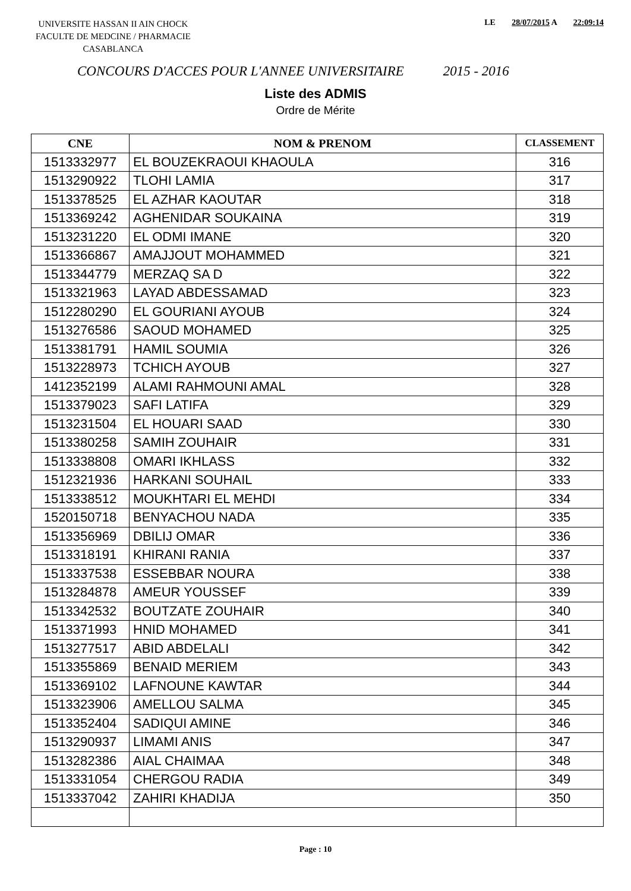UNIVERSITE HASSAN II AIN CHOCK
FACULTE DE MEDCINE / PHARMACIE
CASABLANCA
LE 28/07/2015 A 22:09:14
CONCOURS D'ACCES POUR L'ANNEE UNIVERSITAIRE 2015 - 2016
Liste des ADMIS
Ordre de Mérite
| CNE | NOM & PRENOM | CLASSEMENT |
| --- | --- | --- |
| 1513332977 | EL BOUZEKRAOUI KHAOULA | 316 |
| 1513290922 | TLOHI LAMIA | 317 |
| 1513378525 | EL AZHAR KAOUTAR | 318 |
| 1513369242 | AGHENIDAR SOUKAINA | 319 |
| 1513231220 | EL ODMI IMANE | 320 |
| 1513366867 | AMAJJOUT MOHAMMED | 321 |
| 1513344779 | MERZAQ SA D | 322 |
| 1513321963 | LAYAD ABDESSAMAD | 323 |
| 1512280290 | EL GOURIANI AYOUB | 324 |
| 1513276586 | SAOUD MOHAMED | 325 |
| 1513381791 | HAMIL SOUMIA | 326 |
| 1513228973 | TCHICH AYOUB | 327 |
| 1412352199 | ALAMI RAHMOUNI AMAL | 328 |
| 1513379023 | SAFI LATIFA | 329 |
| 1513231504 | EL HOUARI SAAD | 330 |
| 1513380258 | SAMIH ZOUHAIR | 331 |
| 1513338808 | OMARI IKHLASS | 332 |
| 1512321936 | HARKANI SOUHAIL | 333 |
| 1513338512 | MOUKHTARI EL MEHDI | 334 |
| 1520150718 | BENYACHOU NADA | 335 |
| 1513356969 | DBILIJ OMAR | 336 |
| 1513318191 | KHIRANI RANIA | 337 |
| 1513337538 | ESSEBBAR NOURA | 338 |
| 1513284878 | AMEUR YOUSSEF | 339 |
| 1513342532 | BOUTZATE ZOUHAIR | 340 |
| 1513371993 | HNID MOHAMED | 341 |
| 1513277517 | ABID ABDELALI | 342 |
| 1513355869 | BENAID MERIEM | 343 |
| 1513369102 | LAFNOUNE KAWTAR | 344 |
| 1513323906 | AMELLOU SALMA | 345 |
| 1513352404 | SADIQUI AMINE | 346 |
| 1513290937 | LIMAMI ANIS | 347 |
| 1513282386 | AIAL CHAIMAA | 348 |
| 1513331054 | CHERGOU RADIA | 349 |
| 1513337042 | ZAHIRI KHADIJA | 350 |
Page : 10